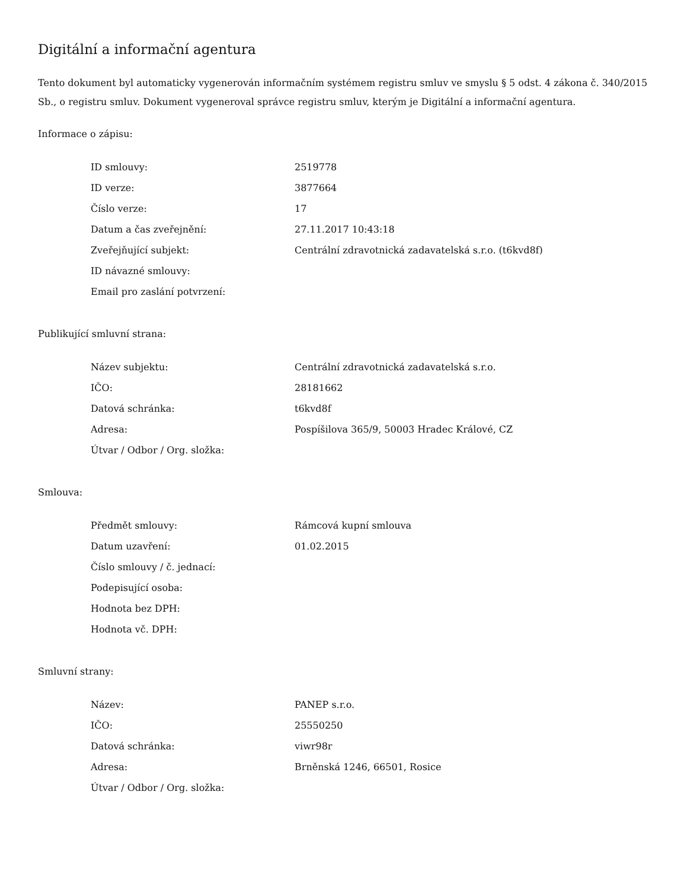Digitální a informační agentura
Tento dokument byl automaticky vygenerován informačním systémem registru smluv ve smyslu § 5 odst. 4 zákona č. 340/2015 Sb., o registru smluv. Dokument vygeneroval správce registru smluv, kterým je Digitální a informační agentura.
Informace o zápisu:
| ID smlouvy: | 2519778 |
| ID verze: | 3877664 |
| Číslo verze: | 17 |
| Datum a čas zveřejnění: | 27.11.2017 10:43:18 |
| Zveřejňující subjekt: | Centrální zdravotnická zadavatelská s.r.o. (t6kvd8f) |
| ID návazné smlouvy: | |
| Email pro zaslání potvrzení: | |
Publikující smluvní strana:
| Název subjektu: | Centrální zdravotnická zadavatelská s.r.o. |
| IČO: | 28181662 |
| Datová schránka: | t6kvd8f |
| Adresa: | Pospíšilova 365/9, 50003 Hradec Králové, CZ |
| Útvar / Odbor / Org. složka: | |
Smlouva:
| Předmět smlouvy: | Rámcová kupní smlouva |
| Datum uzavření: | 01.02.2015 |
| Číslo smlouvy / č. jednací: | |
| Podepisující osoba: | |
| Hodnota bez DPH: | |
| Hodnota vč. DPH: | |
Smluvní strany:
| Název: | PANEP s.r.o. |
| IČO: | 25550250 |
| Datová schránka: | viwr98r |
| Adresa: | Brněnská 1246, 66501, Rosice |
| Útvar / Odbor / Org. složka: | |